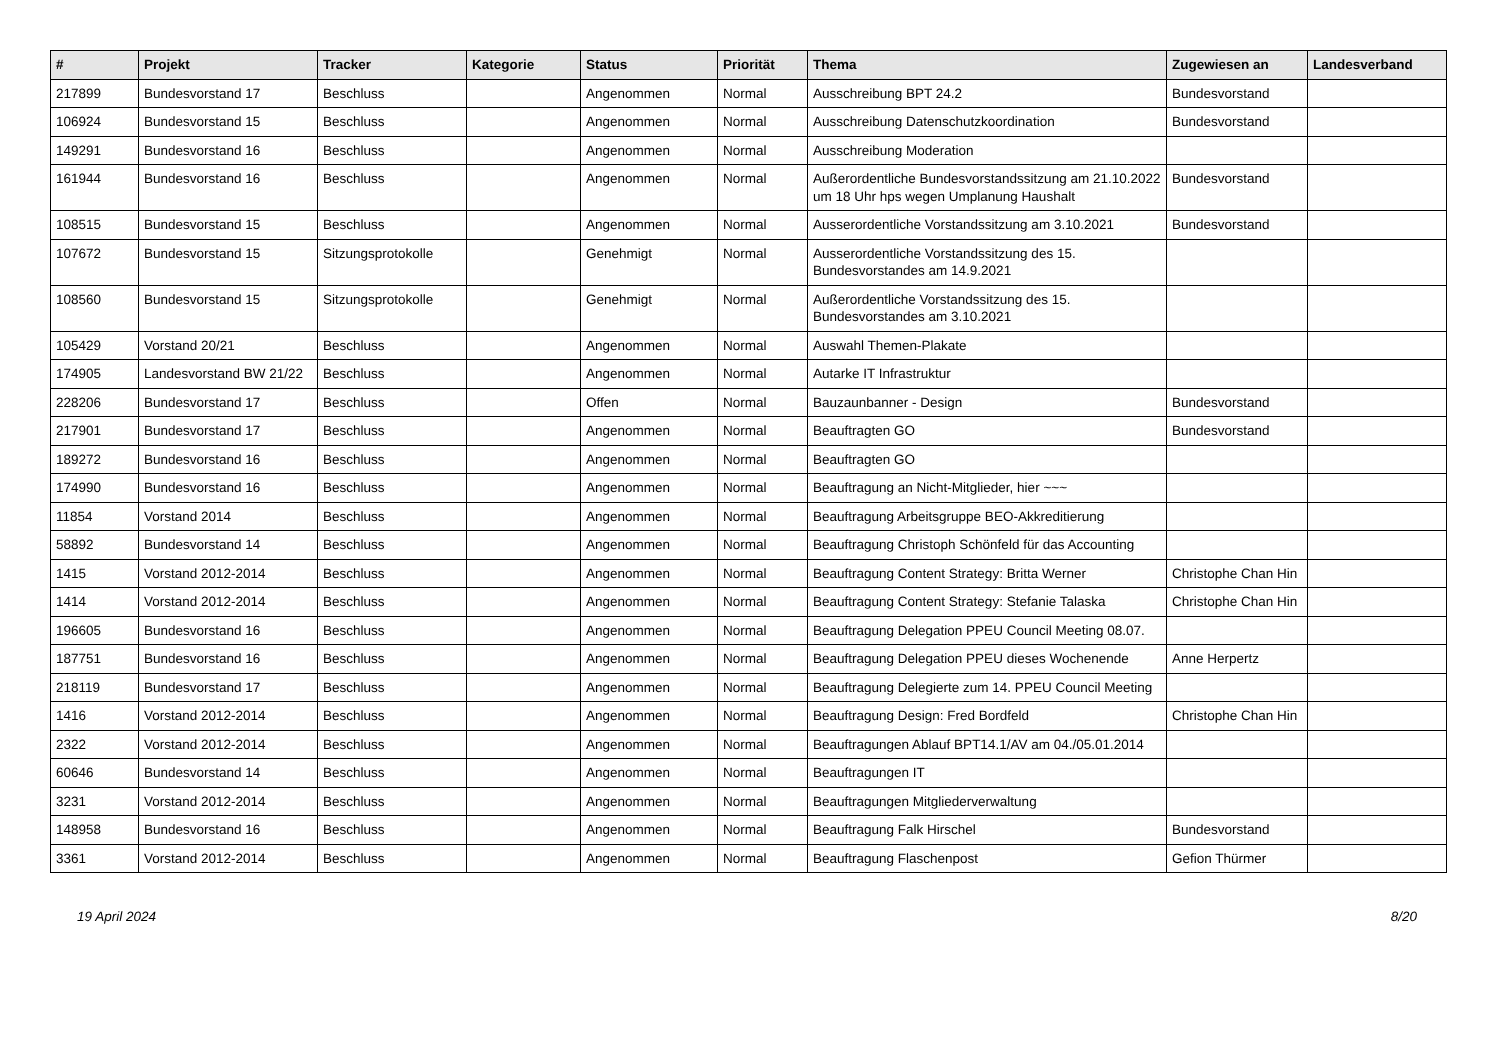| # | Projekt | Tracker | Kategorie | Status | Priorität | Thema | Zugewiesen an | Landesverband |
| --- | --- | --- | --- | --- | --- | --- | --- | --- |
| 217899 | Bundesvorstand 17 | Beschluss | | Angenommen | Normal | Ausschreibung BPT 24.2 | Bundesvorstand | |
| 106924 | Bundesvorstand 15 | Beschluss | | Angenommen | Normal | Ausschreibung Datenschutzkoordination | Bundesvorstand | |
| 149291 | Bundesvorstand 16 | Beschluss | | Angenommen | Normal | Ausschreibung Moderation | | |
| 161944 | Bundesvorstand 16 | Beschluss | | Angenommen | Normal | Außerordentliche Bundesvorstandssitzung am 21.10.2022 um 18 Uhr hps wegen Umplanung Haushalt | Bundesvorstand | |
| 108515 | Bundesvorstand 15 | Beschluss | | Angenommen | Normal | Ausserordentliche Vorstandssitzung am 3.10.2021 | Bundesvorstand | |
| 107672 | Bundesvorstand 15 | Sitzungsprotokolle | | Genehmigt | Normal | Ausserordentliche Vorstandssitzung des 15. Bundesvorstandes am 14.9.2021 | | |
| 108560 | Bundesvorstand 15 | Sitzungsprotokolle | | Genehmigt | Normal | Außerordentliche Vorstandssitzung des 15. Bundesvorstandes am 3.10.2021 | | |
| 105429 | Vorstand 20/21 | Beschluss | | Angenommen | Normal | Auswahl Themen-Plakate | | |
| 174905 | Landesvorstand BW 21/22 | Beschluss | | Angenommen | Normal | Autarke IT Infrastruktur | | |
| 228206 | Bundesvorstand 17 | Beschluss | | Offen | Normal | Bauzaunbanner - Design | Bundesvorstand | |
| 217901 | Bundesvorstand 17 | Beschluss | | Angenommen | Normal | Beauftragten GO | Bundesvorstand | |
| 189272 | Bundesvorstand 16 | Beschluss | | Angenommen | Normal | Beauftragten GO | | |
| 174990 | Bundesvorstand 16 | Beschluss | | Angenommen | Normal | Beauftragung an Nicht-Mitglieder, hier ~~~ | | |
| 11854 | Vorstand 2014 | Beschluss | | Angenommen | Normal | Beauftragung Arbeitsgruppe BEO-Akkreditierung | | |
| 58892 | Bundesvorstand 14 | Beschluss | | Angenommen | Normal | Beauftragung Christoph Schönfeld für das Accounting | | |
| 1415 | Vorstand 2012-2014 | Beschluss | | Angenommen | Normal | Beauftragung Content Strategy: Britta Werner | Christophe Chan Hin | |
| 1414 | Vorstand 2012-2014 | Beschluss | | Angenommen | Normal | Beauftragung Content Strategy: Stefanie Talaska | Christophe Chan Hin | |
| 196605 | Bundesvorstand 16 | Beschluss | | Angenommen | Normal | Beauftragung Delegation PPEU Council Meeting 08.07. | | |
| 187751 | Bundesvorstand 16 | Beschluss | | Angenommen | Normal | Beauftragung Delegation PPEU dieses Wochenende | Anne Herpertz | |
| 218119 | Bundesvorstand 17 | Beschluss | | Angenommen | Normal | Beauftragung Delegierte zum 14. PPEU Council Meeting | | |
| 1416 | Vorstand 2012-2014 | Beschluss | | Angenommen | Normal | Beauftragung Design: Fred Bordfeld | Christophe Chan Hin | |
| 2322 | Vorstand 2012-2014 | Beschluss | | Angenommen | Normal | Beauftragungen Ablauf BPT14.1/AV am 04./05.01.2014 | | |
| 60646 | Bundesvorstand 14 | Beschluss | | Angenommen | Normal | Beauftragungen IT | | |
| 3231 | Vorstand 2012-2014 | Beschluss | | Angenommen | Normal | Beauftragungen Mitgliederverwaltung | | |
| 148958 | Bundesvorstand 16 | Beschluss | | Angenommen | Normal | Beauftragung Falk Hirschel | Bundesvorstand | |
| 3361 | Vorstand 2012-2014 | Beschluss | | Angenommen | Normal | Beauftragung Flaschenpost | Gefion Thürmer | |
19 April 2024 8/20